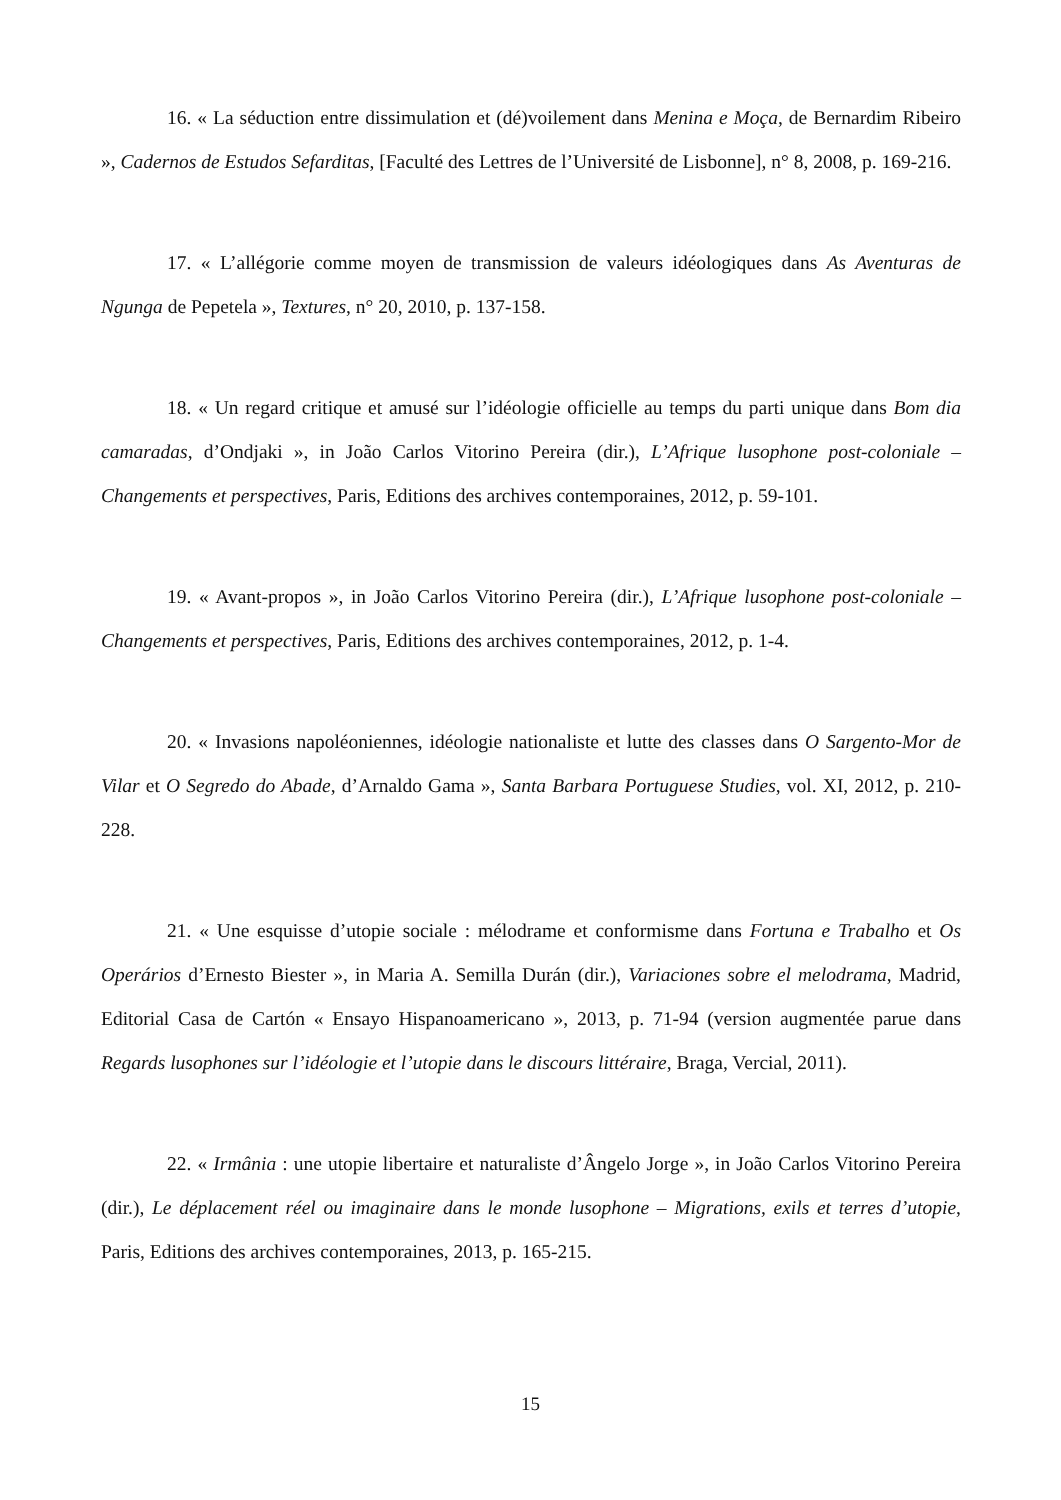16. « La séduction entre dissimulation et (dé)voilement dans Menina e Moça, de Bernardim Ribeiro », Cadernos de Estudos Sefarditas, [Faculté des Lettres de l’Université de Lisbonne], n° 8, 2008, p. 169-216.
17. « L’allégorie comme moyen de transmission de valeurs idéologiques dans As Aventuras de Ngunga de Pepetela », Textures, n° 20, 2010, p. 137-158.
18. « Un regard critique et amusé sur l’idéologie officielle au temps du parti unique dans Bom dia camaradas, d’Ondjaki », in João Carlos Vitorino Pereira (dir.), L’Afrique lusophone post-coloniale – Changements et perspectives, Paris, Editions des archives contemporaines, 2012, p. 59-101.
19. « Avant-propos », in João Carlos Vitorino Pereira (dir.), L’Afrique lusophone post-coloniale – Changements et perspectives, Paris, Editions des archives contemporaines, 2012, p. 1-4.
20. « Invasions napoléoniennes, idéologie nationaliste et lutte des classes dans O Sargento-Mor de Vilar et O Segredo do Abade, d’Arnaldo Gama », Santa Barbara Portuguese Studies, vol. XI, 2012, p. 210-228.
21. « Une esquisse d’utopie sociale : mélodrame et conformisme dans Fortuna e Trabalho et Os Operários d’Ernesto Biester », in Maria A. Semilla Durán (dir.), Variaciones sobre el melodrama, Madrid, Editorial Casa de Cartón « Ensayo Hispanoamericano », 2013, p. 71-94 (version augmentée parue dans Regards lusophones sur l’idéologie et l’utopie dans le discours littéraire, Braga, Vercial, 2011).
22. « Irmânia : une utopie libertaire et naturaliste d’Ângelo Jorge », in João Carlos Vitorino Pereira (dir.), Le déplacement réel ou imaginaire dans le monde lusophone – Migrations, exils et terres d’utopie, Paris, Editions des archives contemporaines, 2013, p. 165-215.
15